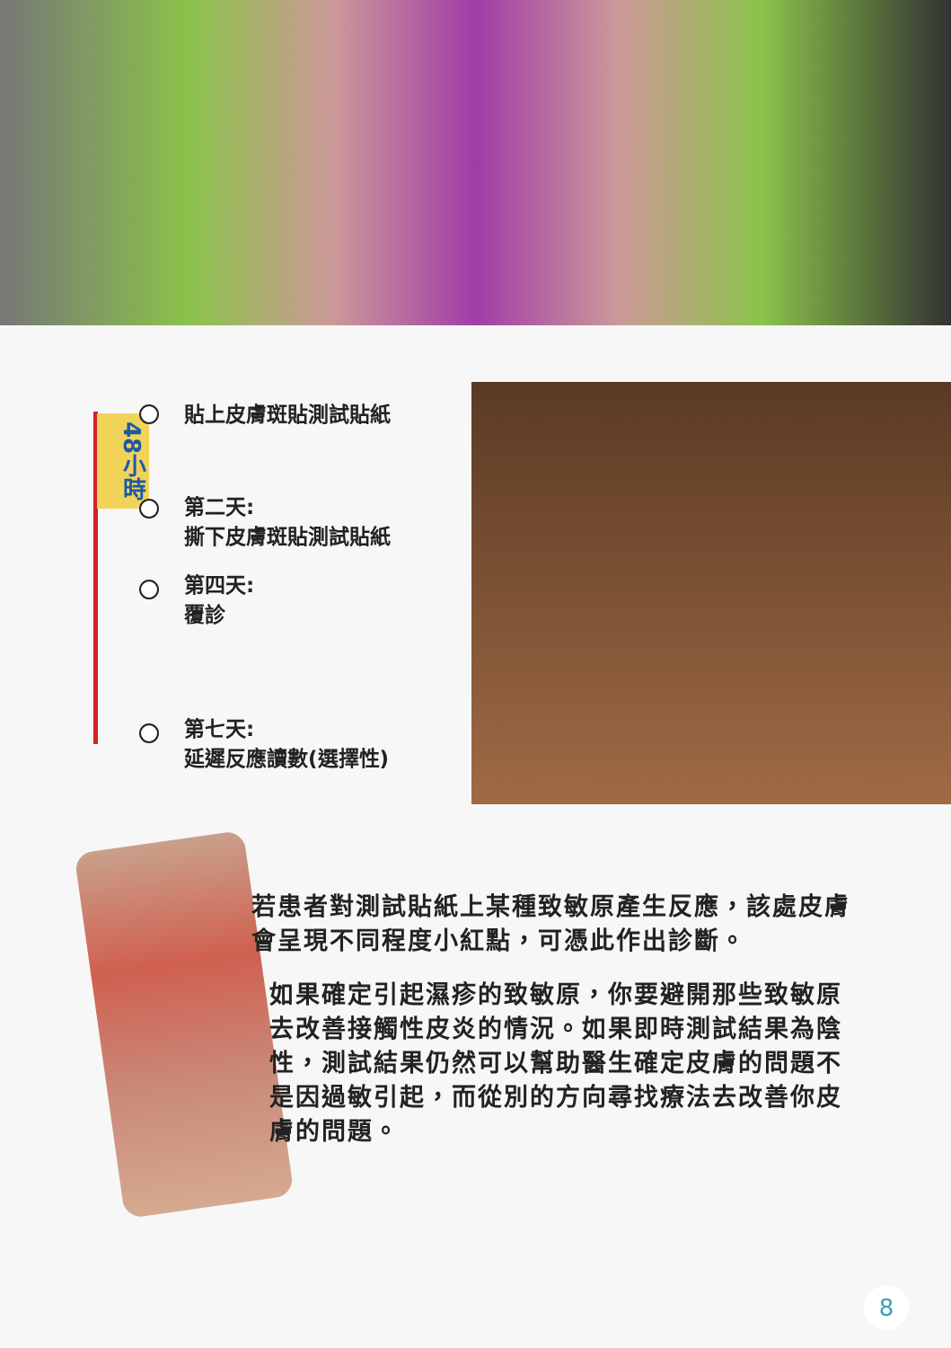48小時
貼上皮膚斑貼測試貼紙
第二天:
撕下皮膚斑貼測試貼紙
第四天:
覆診
第七天:
延遲反應讀數(選擇性)
若患者對測試貼紙上某種致敏原產生反應，該處皮膚會呈現不同程度小紅點，可憑此作出診斷。
如果確定引起濕疹的致敏原，你要避開那些致敏原去改善接觸性皮炎的情況。如果即時測試結果為陰性，測試結果仍然可以幫助醫生確定皮膚的問題不是因過敏引起，而從別的方向尋找療法去改善你皮膚的問題。
8